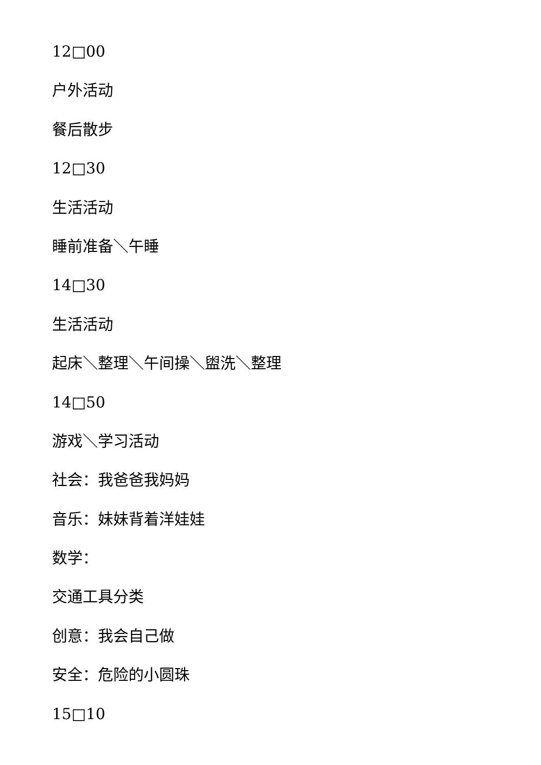12□00
户外活动
餐后散步
12□30
生活活动
睡前准备＼午睡
14□30
生活活动
起床＼整理＼午间操＼盥洗＼整理
14□50
游戏＼学习活动
社会：我爸爸我妈妈
音乐：妹妹背着洋娃娃
数学：
交通工具分类
创意：我会自己做
安全：危险的小圆珠
15□10